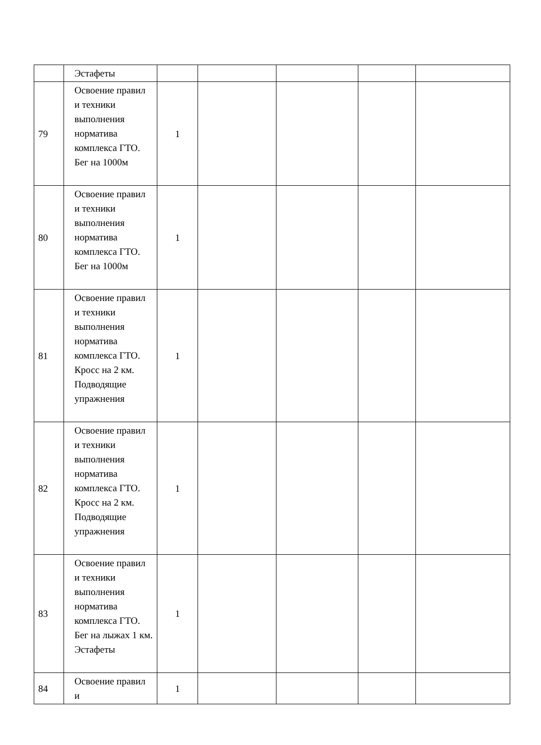| | Эстафеты | | | | | |
| 79 | Освоение правил и техники выполнения норматива комплекса ГТО. Бег на 1000м | 1 | | | | |
| 80 | Освоение правил и техники выполнения норматива комплекса ГТО. Бег на 1000м | 1 | | | | |
| 81 | Освоение правил и техники выполнения норматива комплекса ГТО. Кросс на 2 км. Подводящие упражнения | 1 | | | | |
| 82 | Освоение правил и техники выполнения норматива комплекса ГТО. Кросс на 2 км. Подводящие упражнения | 1 | | | | |
| 83 | Освоение правил и техники выполнения норматива комплекса ГТО. Бег на лыжах 1 км. Эстафеты | 1 | | | | |
| 84 | Освоение правил и | 1 | | | | |